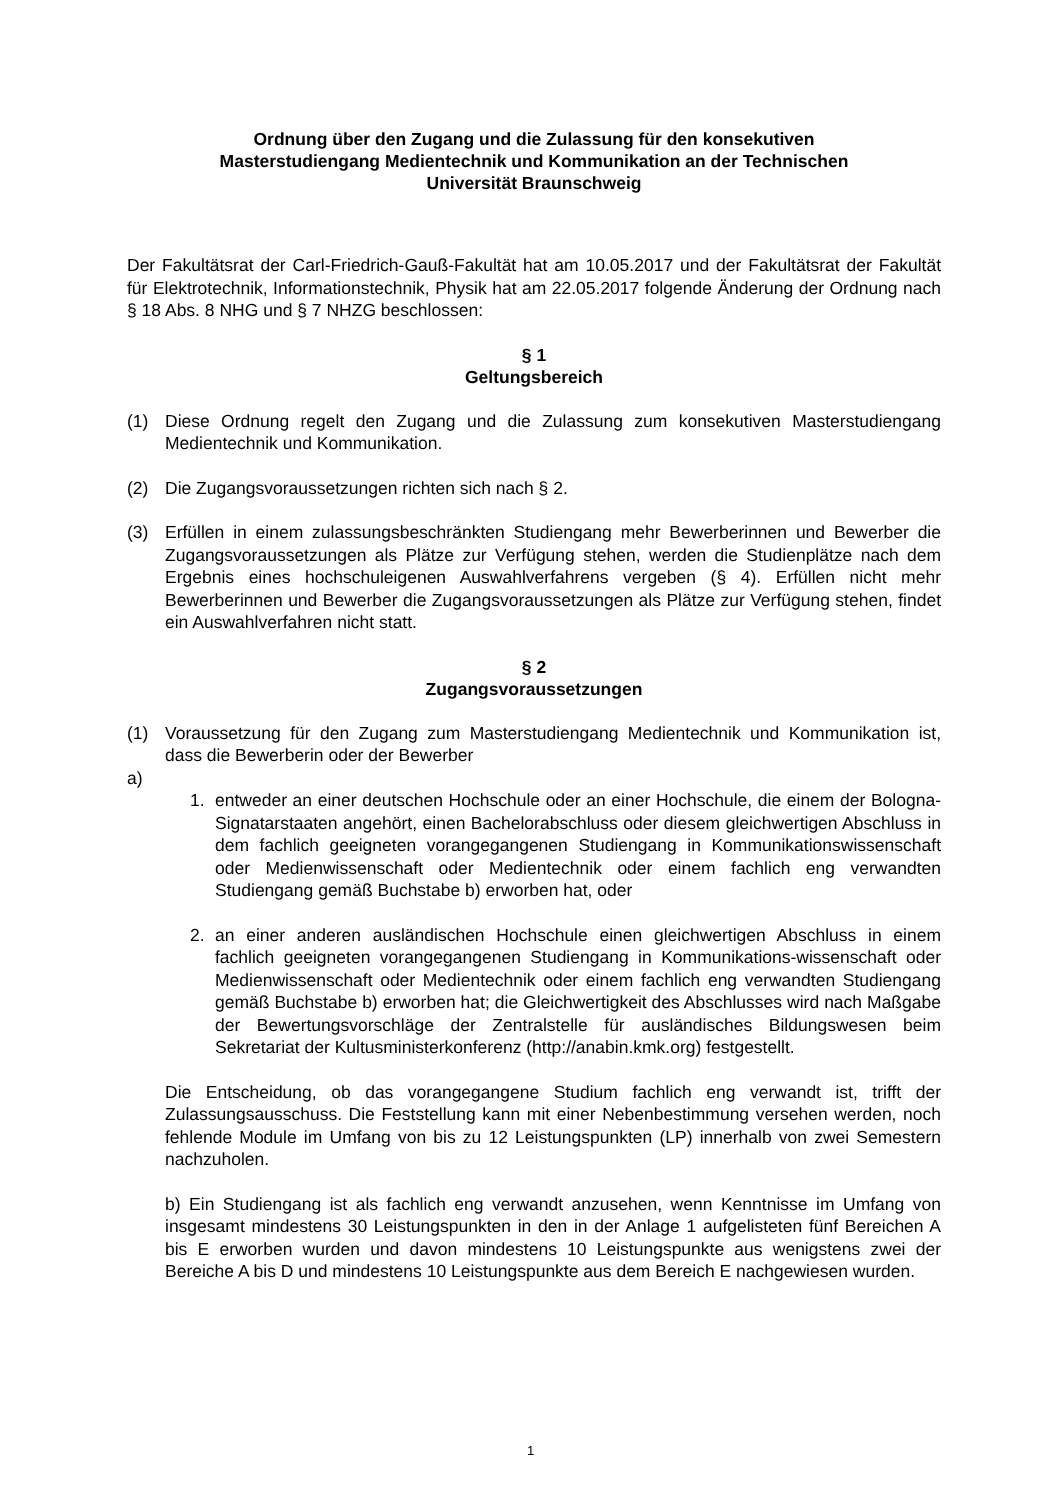Ordnung über den Zugang und die Zulassung für den konsekutiven
Masterstudiengang Medientechnik und Kommunikation an der Technischen
Universität Braunschweig
Der Fakultätsrat der Carl-Friedrich-Gauß-Fakultät hat am 10.05.2017 und der Fakultätsrat der Fakultät für Elektrotechnik, Informationstechnik, Physik hat am 22.05.2017 folgende Änderung der Ordnung nach § 18 Abs. 8 NHG und § 7 NHZG beschlossen:
§ 1
Geltungsbereich
(1) Diese Ordnung regelt den Zugang und die Zulassung zum konsekutiven Masterstudiengang Medientechnik und Kommunikation.
(2) Die Zugangsvoraussetzungen richten sich nach § 2.
(3) Erfüllen in einem zulassungsbeschränkten Studiengang mehr Bewerberinnen und Bewerber die Zugangsvoraussetzungen als Plätze zur Verfügung stehen, werden die Studienplätze nach dem Ergebnis eines hochschuleigenen Auswahlverfahrens vergeben (§ 4). Erfüllen nicht mehr Bewerberinnen und Bewerber die Zugangsvoraussetzungen als Plätze zur Verfügung stehen, findet ein Auswahlverfahren nicht statt.
§ 2
Zugangsvoraussetzungen
(1) Voraussetzung für den Zugang zum Masterstudiengang Medientechnik und Kommunikation ist, dass die Bewerberin oder der Bewerber
a)
1. entweder an einer deutschen Hochschule oder an einer Hochschule, die einem der Bologna- Signatarstaaten angehört, einen Bachelorabschluss oder diesem gleichwertigen Abschluss in dem fachlich geeigneten vorangegangenen Studiengang in Kommunikationswissenschaft oder Medienwissenschaft oder Medientechnik oder einem fachlich eng verwandten Studiengang gemäß Buchstabe b) erworben hat, oder
2. an einer anderen ausländischen Hochschule einen gleichwertigen Abschluss in einem fachlich geeigneten vorangegangenen Studiengang in Kommunikations-wissenschaft oder Medienwissenschaft oder Medientechnik oder einem fachlich eng verwandten Studiengang gemäß Buchstabe b) erworben hat; die Gleichwertigkeit des Abschlusses wird nach Maßgabe der Bewertungsvorschläge der Zentralstelle für ausländisches Bildungswesen beim Sekretariat der Kultusministerkonferenz (http://anabin.kmk.org) festgestellt.
Die Entscheidung, ob das vorangegangene Studium fachlich eng verwandt ist, trifft der Zulassungsausschuss. Die Feststellung kann mit einer Nebenbestimmung versehen werden, noch fehlende Module im Umfang von bis zu 12 Leistungspunkten (LP) innerhalb von zwei Semestern nachzuholen.
b) Ein Studiengang ist als fachlich eng verwandt anzusehen, wenn Kenntnisse im Umfang von insgesamt mindestens 30 Leistungspunkten in den in der Anlage 1 aufgelisteten fünf Bereichen A bis E erworben wurden und davon mindestens 10 Leistungspunkte aus wenigstens zwei der Bereiche A bis D und mindestens 10 Leistungspunkte aus dem Bereich E nachgewiesen wurden.
1